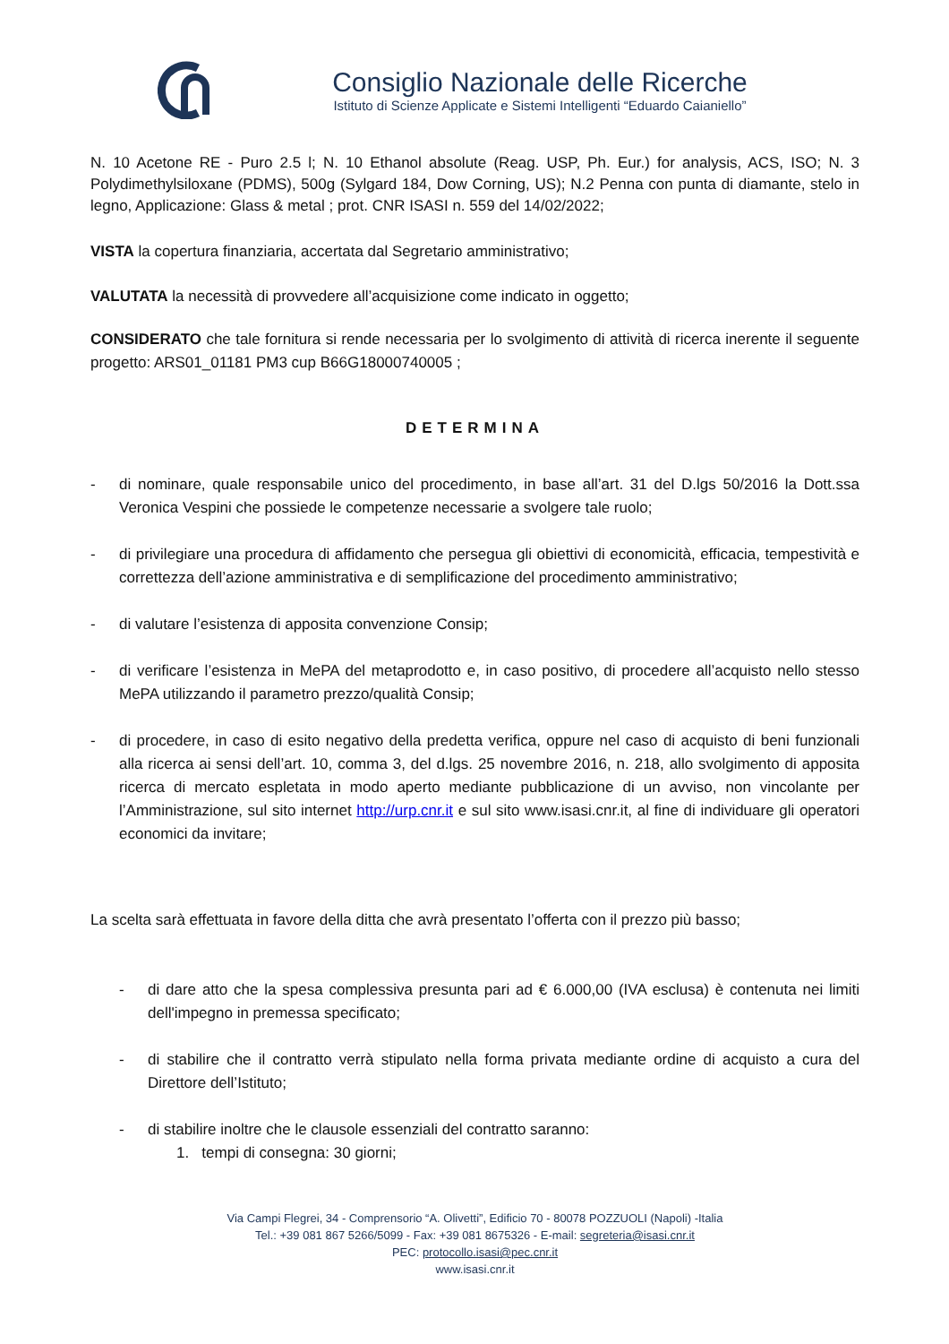Consiglio Nazionale delle Ricerche
Istituto di Scienze Applicate e Sistemi Intelligenti “Eduardo Caianiello”
N. 10 Acetone RE - Puro 2.5 l; N. 10 Ethanol absolute (Reag. USP, Ph. Eur.) for analysis, ACS, ISO; N. 3 Polydimethylsiloxane (PDMS), 500g (Sylgard 184, Dow Corning, US); N.2 Penna con punta di diamante, stelo in legno, Applicazione: Glass & metal ; prot. CNR ISASI n. 559 del 14/02/2022;
VISTA la copertura finanziaria, accertata dal Segretario amministrativo;
VALUTATA la necessità di provvedere all’acquisizione come indicato in oggetto;
CONSIDERATO che tale fornitura si rende necessaria per lo svolgimento di attività di ricerca inerente il seguente progetto: ARS01_01181 PM3 cup B66G18000740005 ;
DETERMINA
- di nominare, quale responsabile unico del procedimento, in base all’art. 31 del D.lgs 50/2016 la Dott.ssa Veronica Vespini che possiede le competenze necessarie a svolgere tale ruolo;
- di privilegiare una procedura di affidamento che persegua gli obiettivi di economicità, efficacia, tempestività e correttezza dell’azione amministrativa e di semplificazione del procedimento amministrativo;
- di valutare l’esistenza di apposita convenzione Consip;
- di verificare l’esistenza in MePA del metaprodotto e, in caso positivo, di procedere all’acquisto nello stesso MePA utilizzando il parametro prezzo/qualità Consip;
- di procedere, in caso di esito negativo della predetta verifica, oppure nel caso di acquisto di beni funzionali alla ricerca ai sensi dell’art. 10, comma 3, del d.lgs. 25 novembre 2016, n. 218, allo svolgimento di apposita ricerca di mercato espletata in modo aperto mediante pubblicazione di un avviso, non vincolante per l’Amministrazione, sul sito internet http://urp.cnr.it e sul sito www.isasi.cnr.it, al fine di individuare gli operatori economici da invitare;
La scelta sarà effettuata in favore della ditta che avrà presentato l’offerta con il prezzo più basso;
- di dare atto che la spesa complessiva presunta pari ad € 6.000,00 (IVA esclusa) è contenuta nei limiti dell'impegno in premessa specificato;
- di stabilire che il contratto verrà stipulato nella forma privata mediante ordine di acquisto a cura del Direttore dell’Istituto;
- di stabilire inoltre che le clausole essenziali del contratto saranno:
1. tempi di consegna: 30 giorni;
Via Campi Flegrei, 34 - Comprensorio “A. Olivetti”, Edificio 70 - 80078 POZZUOLI (Napoli) -Italia
Tel.: +39 081 867 5266/5099 - Fax: +39 081 8675326 - E-mail: segreteria@isasi.cnr.it
PEC: protocollo.isasi@pec.cnr.it
www.isasi.cnr.it